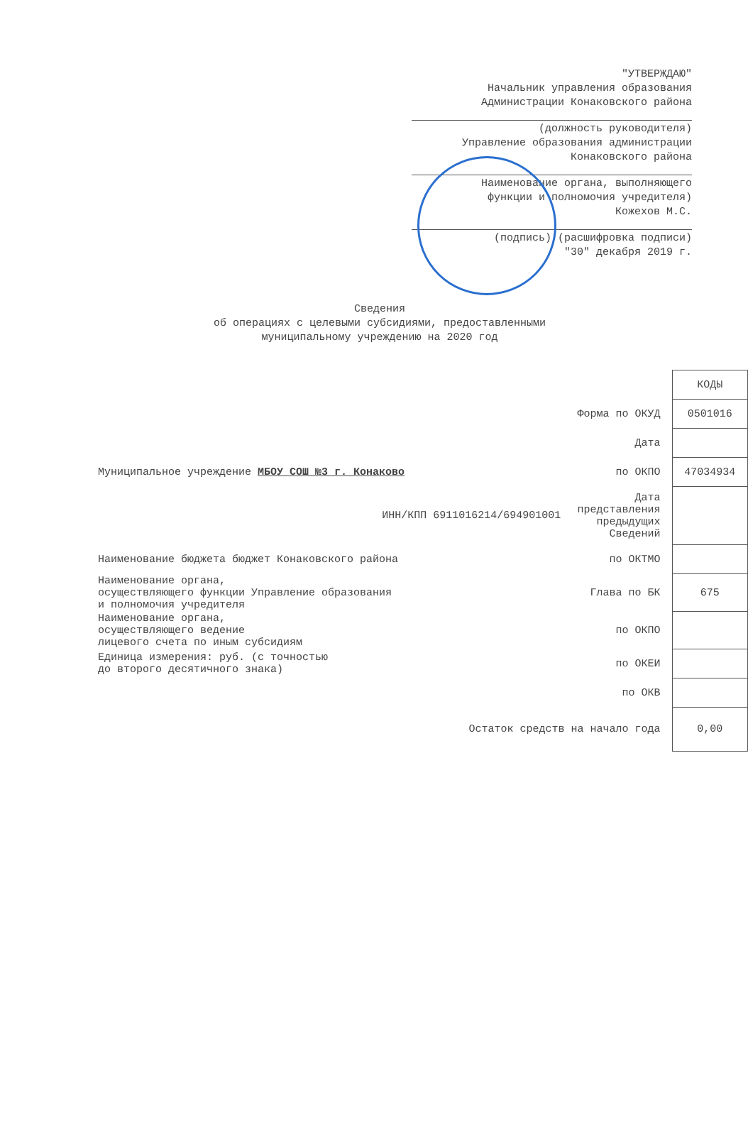"УТВЕРЖДАЮ"
Начальник управления образования
Администрации Конаковского района
(должность руководителя)
Управление образования администрации
Конаковского района
Наименование органа, выполняющего
функции и полномочия учредителя)
Кожехов М.С.
(подпись) (расшифровка подписи)
"30" декабря 2019 г.
Сведения
об операциях с целевыми субсидиями, предоставленными
муниципальному учреждению на 2020 год
| | | КОДЫ |
| | Форма по ОКУД | 0501016 |
| | Дата | |
| Муниципальное учреждение МБОУ СОШ №3 г. Конаково | по ОКПО | 47034934 |
| ИНН/КПП 6911016214/694901001 | Дата представления предыдущих Сведений | |
| Наименование бюджета бюджет Конаковского района | по ОКТМО | |
| Наименование органа, осуществляющего функции Управление образования и полномочия учредителя | Глава по БК | 675 |
| Наименование органа, осуществляющего ведение лицевого счета по иным субсидиям | по ОКПО | |
| Единица измерения: руб. (с точностью до второго десятичного знака) | по ОКЕИ | |
| | по ОКВ | |
| Остаток средств на начало года | | 0,00 |